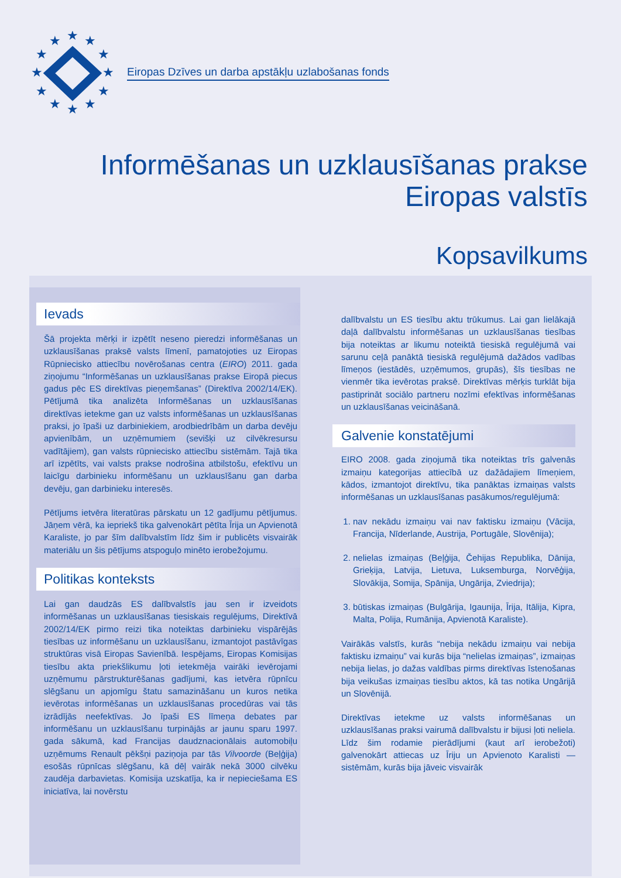★
★
★
★
★
★
★
★
★
★
★
★
Eiropas Dzīves un darba apstākļu uzlabošanas fonds
Informēšanas un uzklausīšanas prakse
Eiropas valstīs
Kopsavilkums
Ievads
Šā projekta mērķi ir izpētīt neseno pieredzi informēšanas un uzklausīšanas praksē valsts līmenī, pamatojoties uz Eiropas Rūpniecisko attiecību novērošanas centra (EIRO) 2011. gada ziņojumu “Informēšanas un uzklausīšanas prakse Eiropā piecus gadus pēc ES direktīvas pieņemšanas” (Direktīva 2002/14/EK). Pētījumā tika analizēta Informēšanas un uzklausīšanas direktīvas ietekme gan uz valsts informēšanas un uzklausīšanas praksi, jo īpaši uz darbiniekiem, arodbiedrībām un darba devēju apvienībām, un uzņēmumiem (sevišķi uz cilvēkresursu vadītājiem), gan valsts rūpniecisko attiecību sistēmām. Tajā tika arī izpētīts, vai valsts prakse nodrošina atbilstošu, efektīvu un laicīgu darbinieku informēšanu un uzklausīšanu gan darba devēju, gan darbinieku interesēs.
Pētījums ietvēra literatūras pārskatu un 12 gadījumu pētījumus. Jāņem vērā, ka iepriekš tika galvenokārt pētīta Īrija un Apvienotā Karaliste, jo par šīm dalībvalstīm līdz šim ir publicēts visvairāk materiālu un šis pētījums atspoguļo minēto ierobežojumu.
Politikas konteksts
Lai gan daudzās ES dalībvalstīs jau sen ir izveidots informēšanas un uzklausīšanas tiesiskais regulējums, Direktīvā 2002/14/EK pirmo reizi tika noteiktas darbinieku vispārējās tiesības uz informēšanu un uzklausīšanu, izmantojot pastāvīgas struktūras visā Eiropas Savienībā. Iespējams, Eiropas Komisijas tiesību akta priekšlikumu ļoti ietekmēja vairāki ievērojami uzņēmumu pārstrukturēšanas gadījumi, kas ietvēra rūpnīcu slēgšanu un apjomīgu štatu samazināšanu un kuros netika ievērotas informēšanas un uzklausīšanas procedūras vai tās izrādījās neefektīvas. Jo īpaši ES līmeņa debates par informēšanu un uzklausīšanu turpinājās ar jaunu sparu 1997. gada sākumā, kad Francijas daudznacionālais automobiļu uzņēmums Renault pēkšņi paziņoja par tās Vilvoorde (Beļģija) esošās rūpnīcas slēgšanu, kā dēļ vairāk nekā 3000 cilvēku zaudēja darbavietas. Komisija uzskatīja, ka ir nepieciešama ES iniciatīva, lai novērstu
dalībvalstu un ES tiesību aktu trūkumus. Lai gan lielākajā daļā dalībvalstu informēšanas un uzklausīšanas tiesības bija noteiktas ar likumu noteiktā tiesiskā regulējumā vai sarunu ceļā panāktā tiesiskā regulējumā dažādos vadības līmeņos (iestādēs, uzņēmumos, grupās), šīs tiesības ne vienmēr tika ievērotas praksē. Direktīvas mērķis turklāt bija pastiprināt sociālo partneru nozīmi efektīvas informēšanas un uzklausīšanas veicināšanā.
Galvenie konstatējumi
EIRO 2008. gada ziņojumā tika noteiktas trīs galvenās izmaiņu kategorijas attiecībā uz dažādajiem līmeņiem, kādos, izmantojot direktīvu, tika panāktas izmaiņas valsts informēšanas un uzklausīšanas pasākumos/regulējumā:
1. nav nekādu izmaiņu vai nav faktisku izmaiņu (Vācija, Francija, Nīderlande, Austrija, Portugāle, Slovēnija);
2. nelielas izmaiņas (Beļģija, Čehijas Republika, Dānija, Grieķija, Latvija, Lietuva, Luksemburga, Norvēģija, Slovākija, Somija, Spānija, Ungārija, Zviedrija);
3. būtiskas izmaiņas (Bulgārija, Igaunija, Īrija, Itālija, Kipra, Malta, Polija, Rumānija, Apvienotā Karaliste).
Vairākās valstīs, kurās “nebija nekādu izmaiņu vai nebija faktisku izmaiņu” vai kurās bija “nelielas izmaiņas”, izmaiņas nebija lielas, jo dažas valdības pirms direktīvas īstenošanas bija veikušas izmaiņas tiesību aktos, kā tas notika Ungārijā un Slovēnijā.
Direktīvas ietekme uz valsts informēšanas un uzklausīšanas praksi vairumā dalībvalstu ir bijusi ļoti neliela. Līdz šim rodamie pierādījumi (kaut arī ierobežoti) galvenokārt attiecas uz Īriju un Apvienoto Karalisti — sistēmām, kurās bija jāveic visvairāk